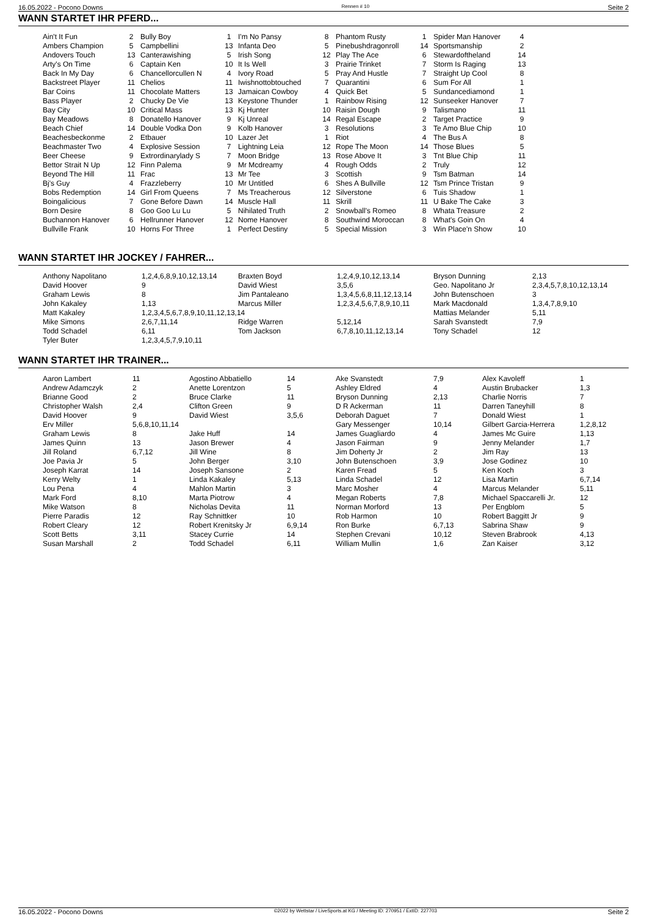16.05.2022 - Pocono Downs Rennen # 10 Seite 2
WANN STARTET IHR PFERD...
| Ain't It Fun | 2 | Bully Boy | 1 | I'm No Pansy | 8 | Phantom Rusty | 1 | Spider Man Hanover | 4 |
| Ambers Champion | 5 | Campbellini | 13 | Infanta Deo | 5 | Pinebushdragonroll | 14 | Sportsmanship | 2 |
| Andovers Touch | 13 | Canterawishing | 5 | Irish Song | 12 | Play The Ace | 6 | Stewardoftheland | 14 |
| Arty's On Time | 6 | Captain Ken | 10 | It Is Well | 3 | Prairie Trinket | 7 | Storm Is Raging | 13 |
| Back In My Day | 6 | Chancellorcullen N | 4 | Ivory Road | 5 | Pray And Hustle | 7 | Straight Up Cool | 8 |
| Backstreet Player | 11 | Chelios | 11 | Iwishnottobtouched | 7 | Quarantini | 6 | Sum For All | 1 |
| Bar Coins | 11 | Chocolate Matters | 13 | Jamaican Cowboy | 4 | Quick Bet | 5 | Sundancediamond | 1 |
| Bass Player | 2 | Chucky De Vie | 13 | Keystone Thunder | 1 | Rainbow Rising | 12 | Sunseeker Hanover | 7 |
| Bay City | 10 | Critical Mass | 13 | Kj Hunter | 10 | Raisin Dough | 9 | Talismano | 11 |
| Bay Meadows | 8 | Donatello Hanover | 9 | Kj Unreal | 14 | Regal Escape | 2 | Target Practice | 9 |
| Beach Chief | 14 | Double Vodka Don | 9 | Kolb Hanover | 3 | Resolutions | 3 | Te Amo Blue Chip | 10 |
| Beachesbeckonme | 2 | Etbauer | 10 | Lazer Jet | 1 | Riot | 4 | The Bus A | 8 |
| Beachmaster Two | 4 | Explosive Session | 7 | Lightning Leia | 12 | Rope The Moon | 14 | Those Blues | 5 |
| Beer Cheese | 9 | Extrordinarylady S | 7 | Moon Bridge | 13 | Rose Above It | 3 | Tnt Blue Chip | 11 |
| Bettor Strait N Up | 12 | Finn Palema | 9 | Mr Mcdreamy | 4 | Rough Odds | 2 | Truly | 12 |
| Beyond The Hill | 11 | Frac | 13 | Mr Tee | 3 | Scottish | 9 | Tsm Batman | 14 |
| Bj's Guy | 4 | Frazzleberry | 10 | Mr Untitled | 6 | Shes A Bullville | 12 | Tsm Prince Tristan | 9 |
| Bobs Redemption | 14 | Girl From Queens | 7 | Ms Treacherous | 12 | Silverstone | 6 | Tuis Shadow | 1 |
| Boingalicious | 7 | Gone Before Dawn | 14 | Muscle Hall | 11 | Skrill | 11 | U Bake The Cake | 3 |
| Born Desire | 8 | Goo Goo Lu Lu | 5 | Nihilated Truth | 2 | Snowball's Romeo | 8 | Whata Treasure | 2 |
| Buchannon Hanover | 6 | Hellrunner Hanover | 12 | Nome Hanover | 8 | Southwind Moroccan | 8 | What's Goin On | 4 |
| Bullville Frank | 10 | Horns For Three | 1 | Perfect Destiny | 5 | Special Mission | 3 | Win Place'n Show | 10 |
WANN STARTET IHR JOCKEY / FAHRER...
| Anthony Napolitano | 1,2,4,6,8,9,10,12,13,14 | Braxten Boyd | 1,2,4,9,10,12,13,14 | Bryson Dunning | 2,13 |
| David Hoover | 9 | David Wiest | 3,5,6 | Geo. Napolitano Jr | 2,3,4,5,7,8,10,12,13,14 |
| Graham Lewis | 8 | Jim Pantaleano | 1,3,4,5,6,8,11,12,13,14 | John Butenschoen | 3 |
| John Kakaley | 1,13 | Marcus Miller | 1,2,3,4,5,6,7,8,9,10,11 | Mark Macdonald | 1,3,4,7,8,9,10 |
| Matt Kakaley | 1,2,3,4,5,6,7,8,9,10,11,12,13,14 | | | Mattias Melander | 5,11 |
| Mike Simons | 2,6,7,11,14 | Ridge Warren | 5,12,14 | Sarah Svanstedt | 7,9 |
| Todd Schadel | 6,11 | Tom Jackson | 6,7,8,10,11,12,13,14 | Tony Schadel | 12 |
| Tyler Buter | 1,2,3,4,5,7,9,10,11 | | | | |
WANN STARTET IHR TRAINER...
| Aaron Lambert | 11 | Agostino Abbatiello | 14 | Ake Svanstedt | 7,9 | Alex Kavoleff | 1 |
| Andrew Adamczyk | 2 | Anette Lorentzon | 5 | Ashley Eldred | 4 | Austin Brubacker | 1,3 |
| Brianne Good | 2 | Bruce Clarke | 11 | Bryson Dunning | 2,13 | Charlie Norris | 7 |
| Christopher Walsh | 2,4 | Clifton Green | 9 | D R Ackerman | 11 | Darren Taneyhill | 8 |
| David Hoover | 9 | David Wiest | 3,5,6 | Deborah Daguet | 7 | Donald Wiest | 1 |
| Erv Miller | 5,6,8,10,11,14 | | | Gary Messenger | 10,14 | Gilbert Garcia-Herrera | 1,2,8,12 |
| Graham Lewis | 8 | Jake Huff | 14 | James Guagliardo | 4 | James Mc Guire | 1,13 |
| James Quinn | 13 | Jason Brewer | 4 | Jason Fairman | 9 | Jenny Melander | 1,7 |
| Jill Roland | 6,7,12 | Jill Wine | 8 | Jim Doherty Jr | 2 | Jim Ray | 13 |
| Joe Pavia Jr | 5 | John Berger | 3,10 | John Butenschoen | 3,9 | Jose Godinez | 10 |
| Joseph Karrat | 14 | Joseph Sansone | 2 | Karen Fread | 5 | Ken Koch | 3 |
| Kerry Welty | 1 | Linda Kakaley | 5,13 | Linda Schadel | 12 | Lisa Martin | 6,7,14 |
| Lou Pena | 4 | Mahlon Martin | 3 | Marc Mosher | 4 | Marcus Melander | 5,11 |
| Mark Ford | 8,10 | Marta Piotrow | 4 | Megan Roberts | 7,8 | Michael Spaccarelli Jr. | 12 |
| Mike Watson | 8 | Nicholas Devita | 11 | Norman Morford | 13 | Per Engblom | 5 |
| Pierre Paradis | 12 | Ray Schnittker | 10 | Rob Harmon | 10 | Robert Baggitt Jr | 9 |
| Robert Cleary | 12 | Robert Krenitsky Jr | 6,9,14 | Ron Burke | 6,7,13 | Sabrina Shaw | 9 |
| Scott Betts | 3,11 | Stacey Currie | 14 | Stephen Crevani | 10,12 | Steven Brabrook | 4,13 |
| Susan Marshall | 2 | Todd Schadel | 6,11 | William Mullin | 1,6 | Zan Kaiser | 3,12 |
16.05.2022 - Pocono Downs ©2022 by Wettstar / LiveSports.at KG / Meeting ID: 270951 / ExtID: 227703 Seite 2